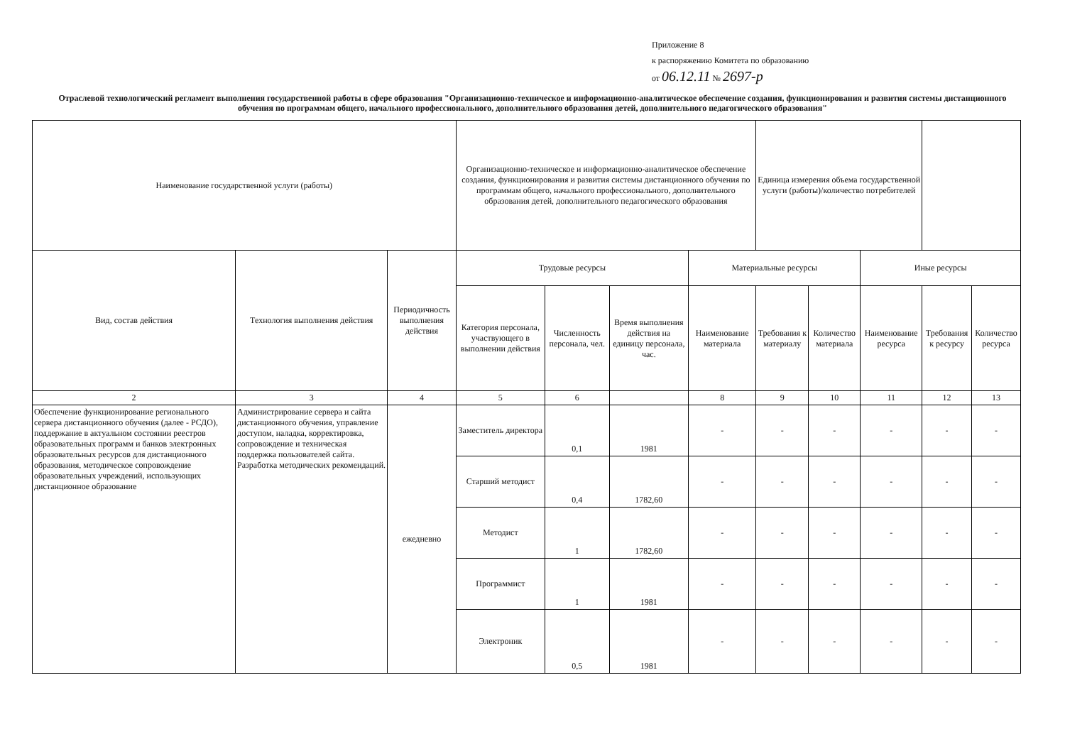Приложение 8
к распоряжению Комитета по образованию
от 06.12.11 № 2697-р
Отраслевой технологический регламент выполнения государственной работы в сфере образования "Организационно-техническое и информационно-аналитическое обеспечение создания, функционирования и развития системы дистанционного обучения по программам общего, начального профессионального, дополнительного образования детей, дополнительного педагогического образования"
| Наименование государственной услуги (работы) | | | Организационно-техническое и информационно-аналитическое обеспечение создания, функционирования и развития системы дистанционного обучения по программам общего, начального профессионального, дополнительного образования детей, дополнительного педагогического образования | | | | Единица измерения объема государственной услуги (работы)/количество потребителей | | | | |
| Вид, состав действия | Технология выполнения действия | Периодичность выполнения действия | Трудовые ресурсы | | | Материальные ресурсы | | | Иные ресурсы | | |
| | | | Категория персонала, участвующего в выполнении действия | Численность персонала, чел. | Время выполнения действия на единицу персонала, час. | Наименование материала | Требования к материалу | Количество материала | Наименование ресурса | Требования к ресурсу | Количество ресурса |
| 2 | 3 | 4 | 5 | 6 | | 8 | 9 | 10 | 11 | 12 | 13 |
| Обеспечение функционирование регионального сервера дистанционного обучения (далее - РСДО), поддержание в актуальном состоянии реестров образовательных программ и банков электронных образовательных ресурсов для дистанционного образования, методическое сопровождение образовательных учреждений, использующих дистанционное образование | Администрирование сервера и сайта дистанционного обучения, управление доступом, наладка, корректировка, сопровождение и техническая поддержка пользователей сайта. Разработка методических рекомендаций. | ежедневно | Заместитель директора | 0,1 | 1981 | - | - | - | - | - | - |
| | | | Старший методист | 0,4 | 1782,60 | - | - | - | - | - | - |
| | | | Методист | 1 | 1782,60 | - | - | - | - | - | - |
| | | | Программист | 1 | 1981 | - | - | - | - | - | - |
| | | | Электроник | 0,5 | 1981 | - | - | - | - | - | - |